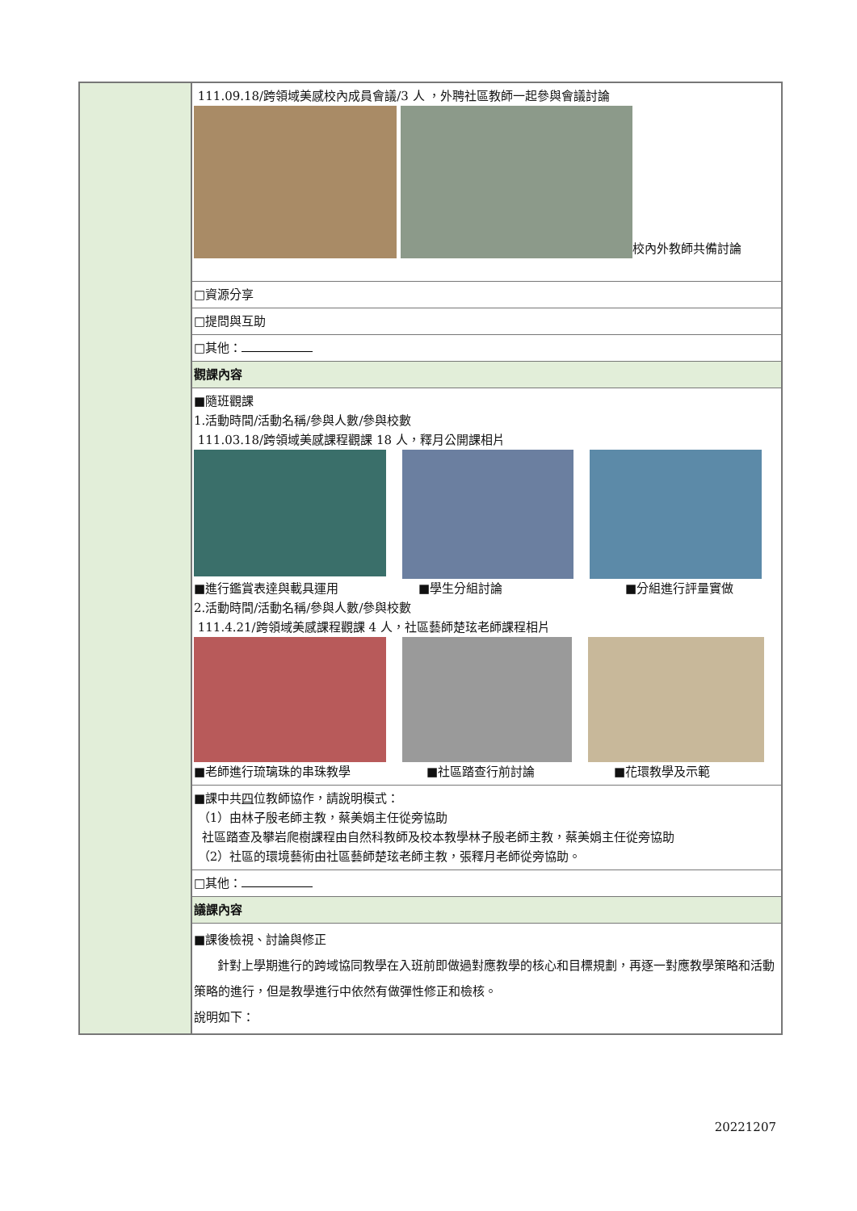| | 111.09.18/跨領域美感校內成員會議/3 人 ，外聘社區教師一起參與會議討論 校內外教師共備討論 |
| | □資源分享 |
| | □提問與互助 |
| | □其他： |
| | 觀課內容 |
| | ■隨班觀課 1.活動時間/活動名稱/參與人數/參與校數 111.03.18/跨領域美感課程觀課 18 人，釋月公開課相片 ■進行鑑賞表達與載具運用 ■學生分組討論 ■分組進行評量實做 2.活動時間/活動名稱/參與人數/參與校數 111.4.21/跨領域美感課程觀課 4 人，社區藝師楚玹老師課程相片 ■老師進行琉璃珠的串珠教學 ■社區踏查行前討論 ■花環教學及示範 |
| | ■課中共 四 位教師協作，請說明模式： （1）由林子殷老師主教，蔡美娟主任從旁協助 社區踏查及攀岩爬樹課程由自然科教師及校本教學林子殷老師主教，蔡美娟主任從旁協助 （2）社區的環境藝術由社區藝師楚玹老師主教，張釋月老師從旁協助。 |
| | □其他： |
| | 議課內容 |
| | ■課後檢視、討論與修正 針對上學期進行的跨域協同教學在入班前即做過對應教學的核心和目標規劃，再逐一對應教學策略和活動策略的進行，但是教學進行中依然有做彈性修正和檢核。 說明如下： |
20221207